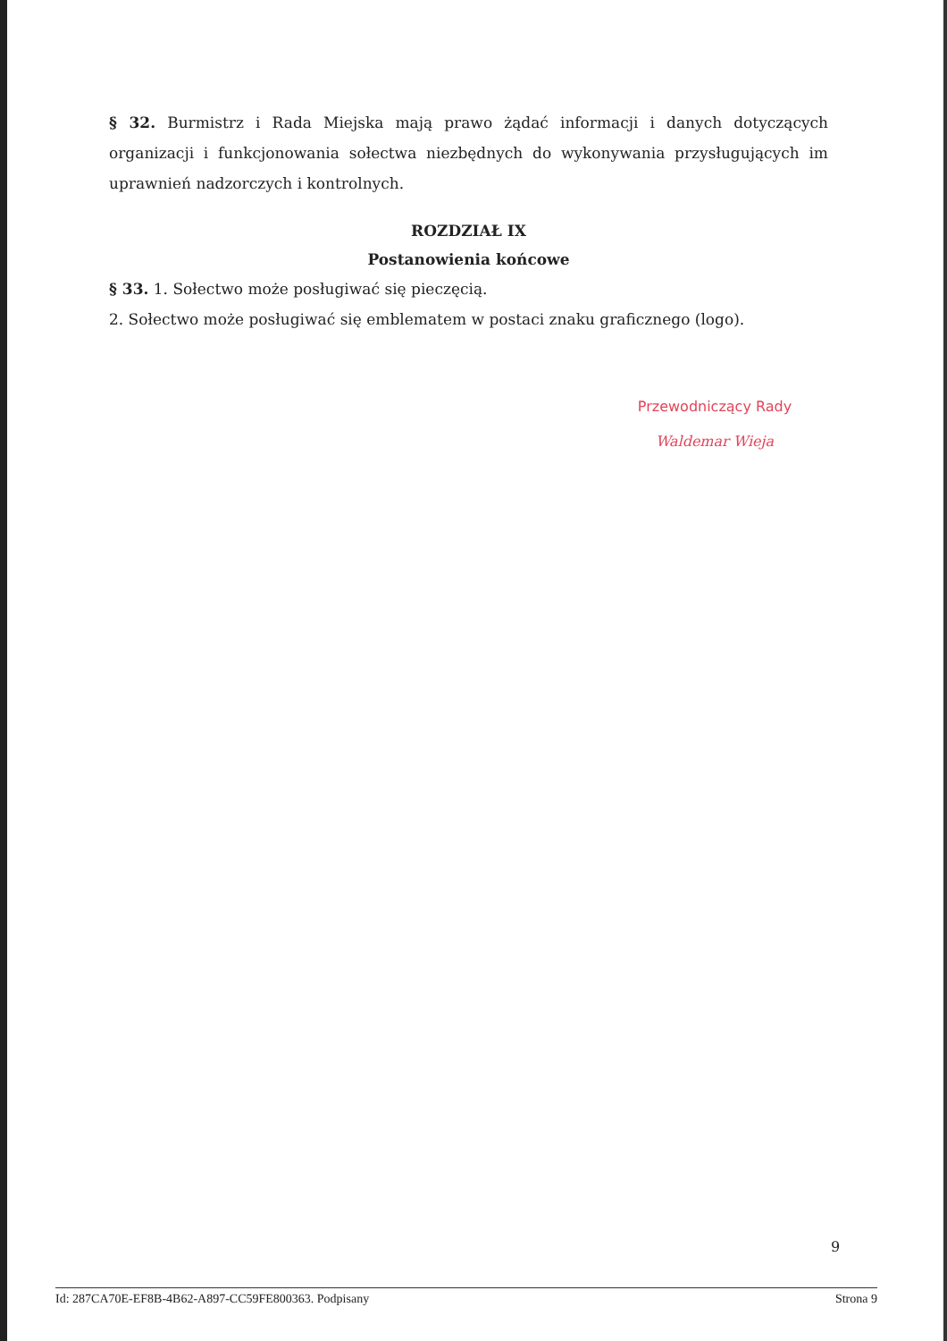§ 32. Burmistrz i Rada Miejska mają prawo żądać informacji i danych dotyczących organizacji i funkcjonowania sołectwa niezbędnych do wykonywania przysługujących im uprawnień nadzorczych i kontrolnych.
ROZDZIAŁ IX
Postanowienia końcowe
§ 33. 1. Sołectwo może posługiwać się pieczęcią.
2. Sołectwo może posługiwać się emblematem w postaci znaku graficznego (logo).
Przewodniczący Rady
Waldemar Wieja
9
Id: 287CA70E-EF8B-4B62-A897-CC59FE800363. Podpisany Strona 9